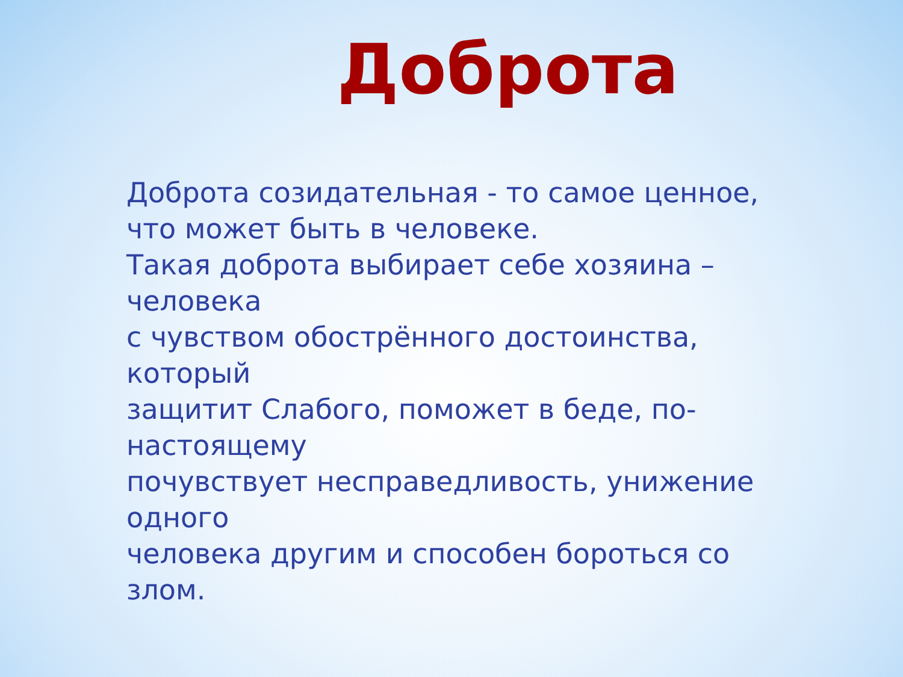Доброта
Доброта созидательная - то самое ценное,
что может быть в человеке.
Такая доброта выбирает себе хозяина –
человека
с чувством обострённого достоинства, который
защитит Слабого, поможет в беде, по-
настоящему
почувствует несправедливость, унижение
одного
человека другим и способен бороться со
злом.